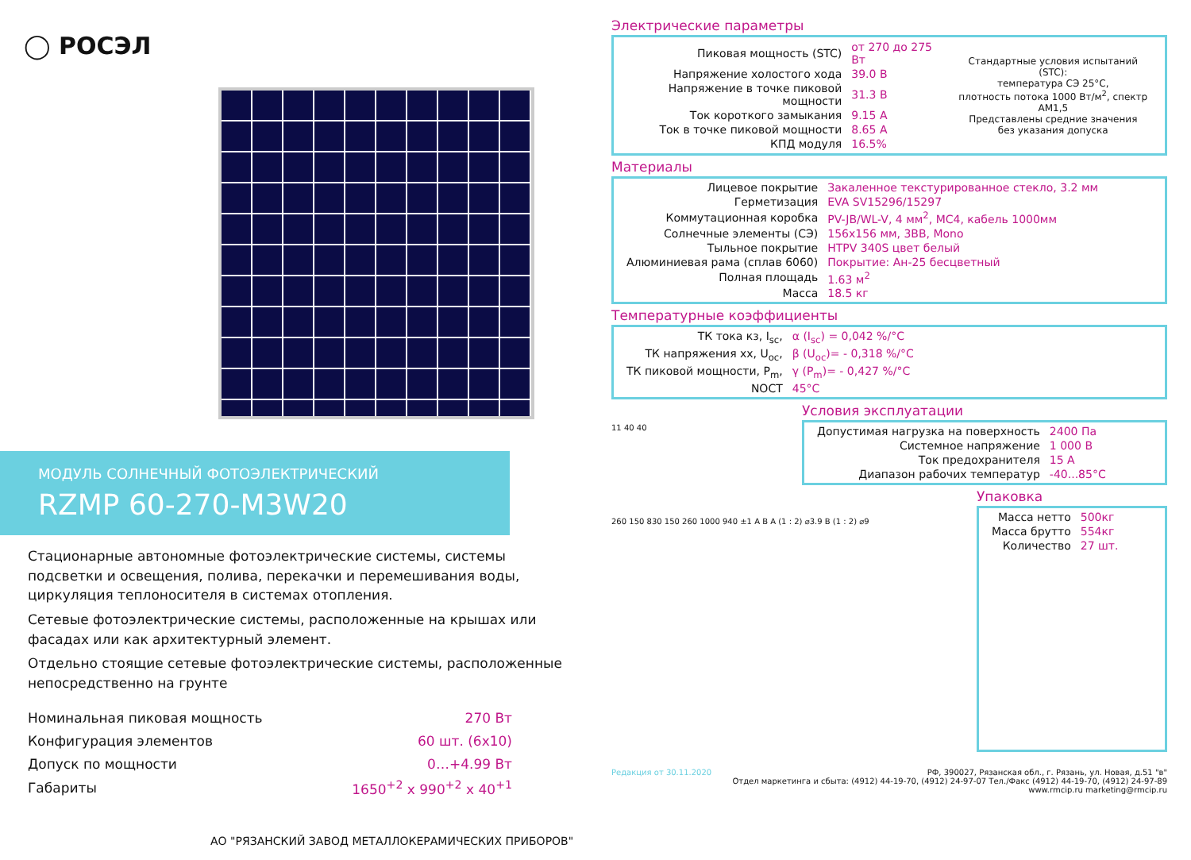◯ РОСЭЛ
МОДУЛЬ СОЛНЕЧНЫЙ ФОТОЭЛЕКТРИЧЕСКИЙ
RZMP 60-270-M3W20
Стационарные автономные фотоэлектрические системы, системы подсветки и освещения, полива, перекачки и перемешивания воды, циркуляция теплоносителя в системах отопления.
Сетевые фотоэлектрические системы, расположенные на крышах или фасадах или как архитектурный элемент.
Отдельно стоящие сетевые фотоэлектрические системы, расположенные непосредственно на грунте
| Номинальная пиковая мощность | 270 Вт |
| Конфигурация элементов | 60 шт. (6х10) |
| Допуск по мощности | 0…+4.99 Вт |
| Габариты | 1650<sup>+2</sup> x 990<sup>+2</sup> x 40<sup>+1</sup> |
АО "РЯЗАНСКИЙ ЗАВОД МЕТАЛЛОКЕРАМИЧЕСКИХ ПРИБОРОВ"
Электрические параметры
| / Пиковая мощность (STC) / от 270 до 275 Вт / / Напряжение холостого хода / 39.0 В / / Напряжение в точке пиковой мощности / 31.3 В / / Ток короткого замыкания / 9.15 А / / Ток в точке пиковой мощности / 8.65 А / / КПД модуля / 16.5% / | Стандартные условия испытаний (STC): температура СЭ 25°C, плотность потока 1000 Вт/м<sup>2</sup>, спектр АМ1,5 Представлены средние значения без указания допуска |
Материалы
| Лицевое покрытие | Закаленное текстурированное стекло, 3.2 мм |
| Герметизация | EVA SV15296/15297 |
| Коммутационная коробка | PV-JB/WL-V, 4 мм<sup>2</sup>, MC4, кабель 1000мм |
| Солнечные элементы (СЭ) | 156х156 мм, 3ВВ, Mono |
| Тыльное покрытие | HTPV 340S цвет белый |
| Алюминиевая рама (сплав 6060) | Покрытие: Ан-25 бесцветный |
| Полная площадь | 1.63 м<sup>2</sup> |
| Масса | 18.5 кг |
Температурные коэффициенты
| ТК тока кз, I<sub>sc</sub>, | α (I<sub>sc</sub>) = 0,042 %/°C |
| ТК напряжения хх, U<sub>oc</sub>, | β (U<sub>oc</sub>)= - 0,318 %/°C |
| ТК пиковой мощности, P<sub>m</sub>, | γ (P<sub>m</sub>)= - 0,427 %/°C |
| NOCT | 45°C |
11 40 40
Условия эксплуатации
| Допустимая нагрузка на поверхность | 2400 Па |
| Системное напряжение | 1 000 В |
| Ток предохранителя | 15 А |
| Диапазон рабочих температур | -40...85°C |
260 150 830 150 260 1000 940 ±1 A B A (1 : 2) ⌀3.9 B (1 : 2) ⌀9
Упаковка
| Масса нетто | 500кг |
| Масса брутто | 554кг |
| Количество | 27 шт. |
Редакция от 30.11.2020 РФ, 390027, Рязанская обл., г. Рязань, ул. Новая, д.51 "в"
Отдел маркетинга и сбыта: (4912) 44-19-70, (4912) 24-97-07 Тел./Факс (4912) 44-19-70, (4912) 24-97-89
www.rmcip.ru marketing@rmcip.ru